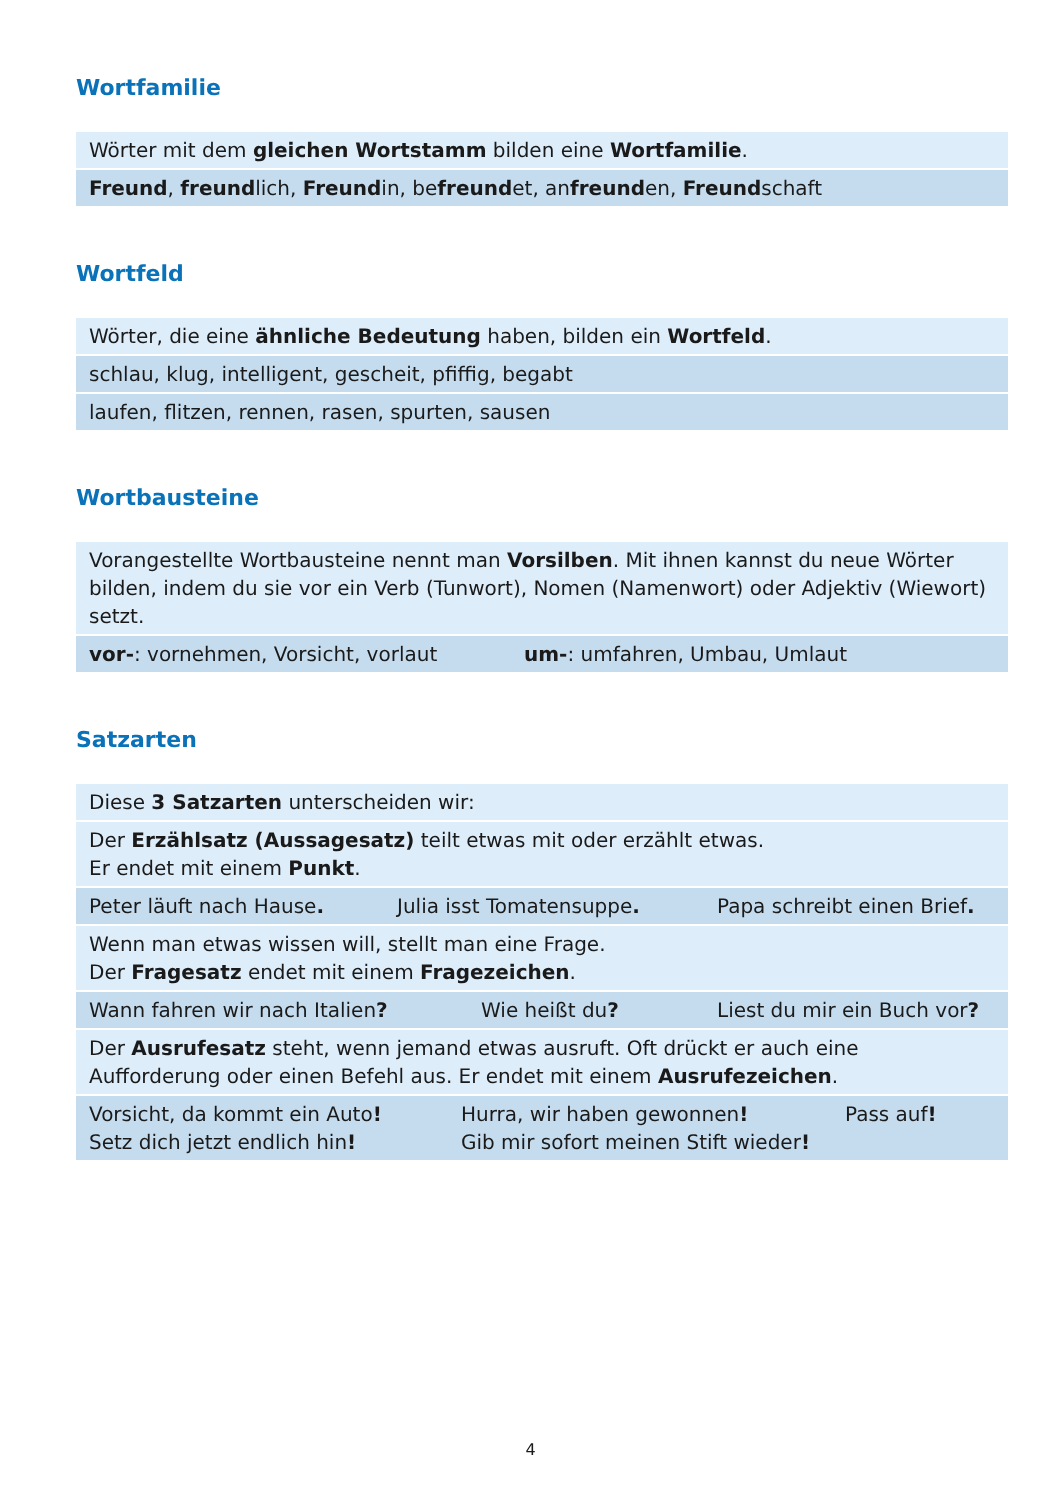Wortfamilie
Wörter mit dem gleichen Wortstamm bilden eine Wortfamilie.
Freund, freundlich, Freundin, befreundet, anfreunden, Freundschaft
Wortfeld
Wörter, die eine ähnliche Bedeutung haben, bilden ein Wortfeld.
schlau, klug, intelligent, gescheit, pfiffig, begabt
laufen, flitzen, rennen, rasen, spurten, sausen
Wortbausteine
Vorangestellte Wortbausteine nennt man Vorsilben. Mit ihnen kannst du neue Wörter bilden, indem du sie vor ein Verb (Tunwort), Nomen (Namenwort) oder Adjektiv (Wiewort) setzt.
vor-: vornehmen, Vorsicht, vorlaut um-: umfahren, Umbau, Umlaut
Satzarten
Diese 3 Satzarten unterscheiden wir:
Der Erzählsatz (Aussagesatz) teilt etwas mit oder erzählt etwas.
Er endet mit einem Punkt.
Peter läuft nach Hause. Julia isst Tomatensuppe. Papa schreibt einen Brief.
Wenn man etwas wissen will, stellt man eine Frage.
Der Fragesatz endet mit einem Fragezeichen.
Wann fahren wir nach Italien? Wie heißt du? Liest du mir ein Buch vor?
Der Ausrufesatz steht, wenn jemand etwas ausruft. Oft drückt er auch eine Aufforderung oder einen Befehl aus. Er endet mit einem Ausrufezeichen.
Vorsicht, da kommt ein Auto!
Setz dich jetzt endlich hin! Hurra, wir haben gewonnen!
Gib mir sofort meinen Stift wieder! Pass auf!
4